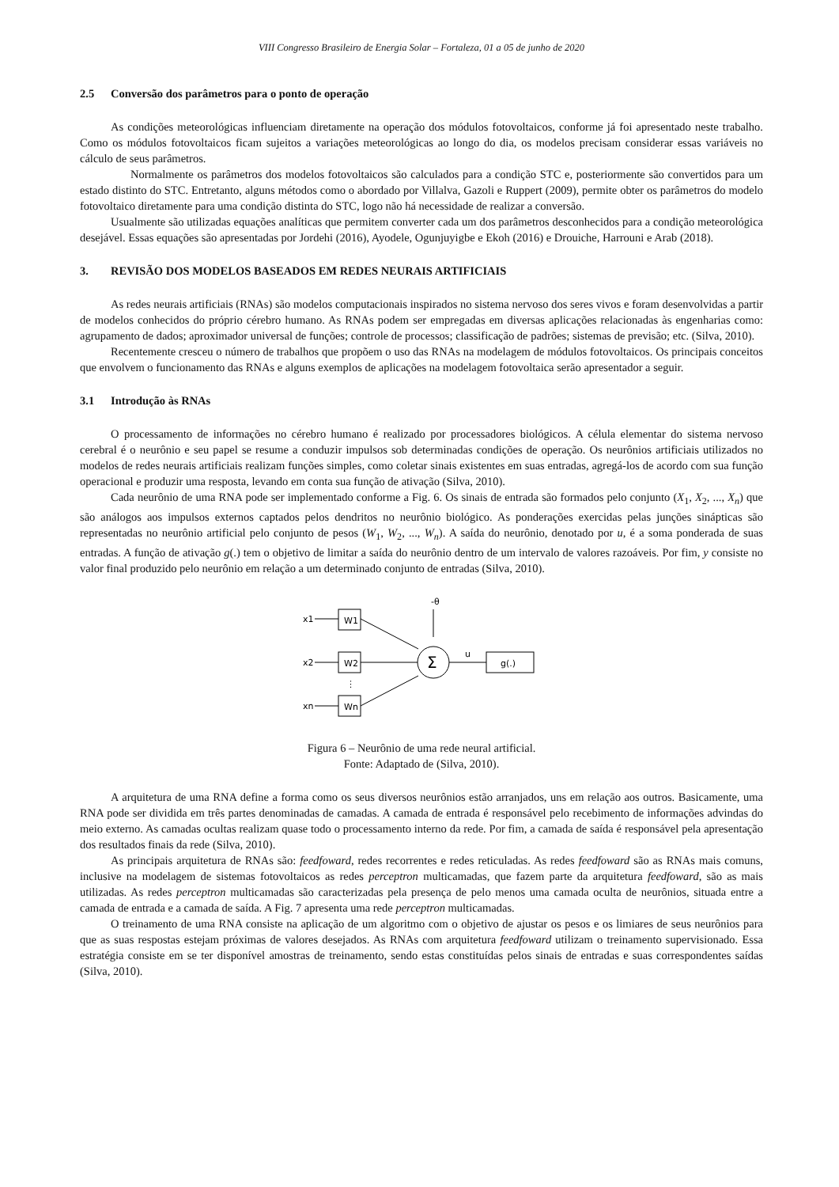VIII Congresso Brasileiro de Energia Solar – Fortaleza, 01 a 05 de junho de 2020
2.5 Conversão dos parâmetros para o ponto de operação
As condições meteorológicas influenciam diretamente na operação dos módulos fotovoltaicos, conforme já foi apresentado neste trabalho. Como os módulos fotovoltaicos ficam sujeitos a variações meteorológicas ao longo do dia, os modelos precisam considerar essas variáveis no cálculo de seus parâmetros.
Normalmente os parâmetros dos modelos fotovoltaicos são calculados para a condição STC e, posteriormente são convertidos para um estado distinto do STC. Entretanto, alguns métodos como o abordado por Villalva, Gazoli e Ruppert (2009), permite obter os parâmetros do modelo fotovoltaico diretamente para uma condição distinta do STC, logo não há necessidade de realizar a conversão.
Usualmente são utilizadas equações analíticas que permitem converter cada um dos parâmetros desconhecidos para a condição meteorológica desejável. Essas equações são apresentadas por Jordehi (2016), Ayodele, Ogunjuyigbe e Ekoh (2016) e Drouiche, Harrouni e Arab (2018).
3. REVISÃO DOS MODELOS BASEADOS EM REDES NEURAIS ARTIFICIAIS
As redes neurais artificiais (RNAs) são modelos computacionais inspirados no sistema nervoso dos seres vivos e foram desenvolvidas a partir de modelos conhecidos do próprio cérebro humano. As RNAs podem ser empregadas em diversas aplicações relacionadas às engenharias como: agrupamento de dados; aproximador universal de funções; controle de processos; classificação de padrões; sistemas de previsão; etc. (Silva, 2010).
Recentemente cresceu o número de trabalhos que propõem o uso das RNAs na modelagem de módulos fotovoltaicos. Os principais conceitos que envolvem o funcionamento das RNAs e alguns exemplos de aplicações na modelagem fotovoltaica serão apresentador a seguir.
3.1 Introdução às RNAs
O processamento de informações no cérebro humano é realizado por processadores biológicos. A célula elementar do sistema nervoso cerebral é o neurônio e seu papel se resume a conduzir impulsos sob determinadas condições de operação. Os neurônios artificiais utilizados no modelos de redes neurais artificiais realizam funções simples, como coletar sinais existentes em suas entradas, agregá-los de acordo com sua função operacional e produzir uma resposta, levando em conta sua função de ativação (Silva, 2010).
Cada neurônio de uma RNA pode ser implementado conforme a Fig. 6. Os sinais de entrada são formados pelo conjunto (X<sub>1</sub>, X<sub>2</sub>, ..., X<sub>n</sub>) que são análogos aos impulsos externos captados pelos dendritos no neurônio biológico. As ponderações exercidas pelas junções sinápticas são representadas no neurônio artificial pelo conjunto de pesos (W<sub>1</sub>, W<sub>2</sub>, ..., W<sub>n</sub>). A saída do neurônio, denotado por u, é a soma ponderada de suas entradas. A função de ativação g(.) tem o objetivo de limitar a saída do neurônio dentro de um intervalo de valores razoáveis. Por fim, y consiste no valor final produzido pelo neurônio em relação a um determinado conjunto de entradas (Silva, 2010).
-θ
x1
W1
x2
W2
⋮
xn
Wn
Σ
u
g(.)
y
Figura 6 – Neurônio de uma rede neural artificial.
Fonte: Adaptado de (Silva, 2010).
A arquitetura de uma RNA define a forma como os seus diversos neurônios estão arranjados, uns em relação aos outros. Basicamente, uma RNA pode ser dividida em três partes denominadas de camadas. A camada de entrada é responsável pelo recebimento de informações advindas do meio externo. As camadas ocultas realizam quase todo o processamento interno da rede. Por fim, a camada de saída é responsável pela apresentação dos resultados finais da rede (Silva, 2010).
As principais arquitetura de RNAs são: feedfoward, redes recorrentes e redes reticuladas. As redes feedfoward são as RNAs mais comuns, inclusive na modelagem de sistemas fotovoltaicos as redes perceptron multicamadas, que fazem parte da arquitetura feedfoward, são as mais utilizadas. As redes perceptron multicamadas são caracterizadas pela presença de pelo menos uma camada oculta de neurônios, situada entre a camada de entrada e a camada de saída. A Fig. 7 apresenta uma rede perceptron multicamadas.
O treinamento de uma RNA consiste na aplicação de um algoritmo com o objetivo de ajustar os pesos e os limiares de seus neurônios para que as suas respostas estejam próximas de valores desejados. As RNAs com arquitetura feedfoward utilizam o treinamento supervisionado. Essa estratégia consiste em se ter disponível amostras de treinamento, sendo estas constituídas pelos sinais de entradas e suas correspondentes saídas (Silva, 2010).